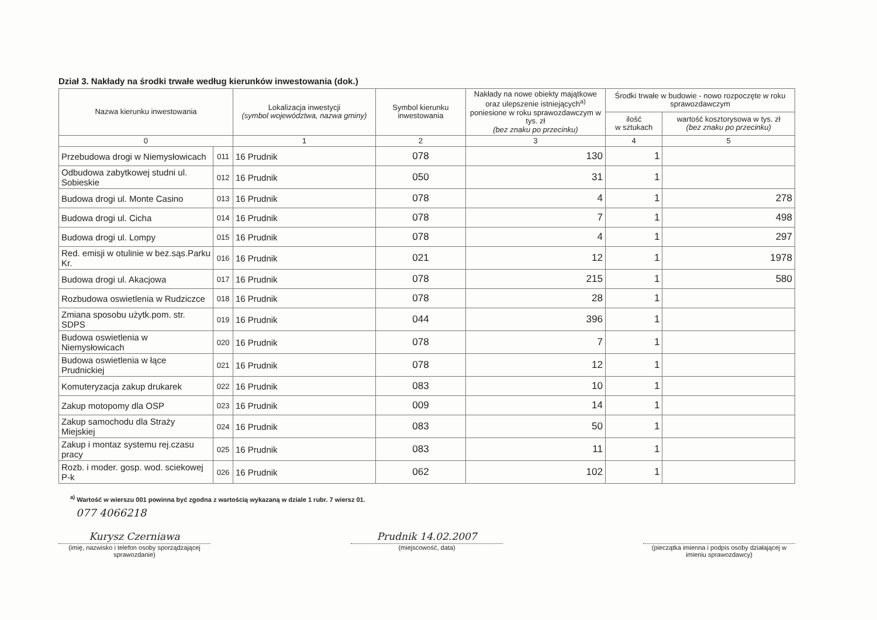Dział 3. Nakłady na środki trwałe według kierunków inwestowania (dok.)
| Nazwa kierunku inwestowania | | Lokalizacja inwestycji (symbol województwa, nazwa gminy) | Symbol kierunku inwestowania | Nakłady na nowe obiekty majątkowe oraz ulepszenie istniejących<sup>a)</sup> poniesione w roku sprawozdawczym w tys. zł (bez znaku po przecinku) | Środki trwałe w budowie - nowo rozpoczęte w roku sprawozdawczym | |
| --- | --- | --- | --- | --- | --- | --- |
| | | | | | ilość w sztukach | wartość kosztorysowa w tys. zł (bez znaku po przecinku) |
| 0 | | 1 | 2 | 3 | 4 | 5 |
| Przebudowa drogi w Niemysłowicach | 011 | 16 Prudnik | 078 | 130 | 1 | |
| Odbudowa zabytkowej studni ul. Sobieskie | 012 | 16 Prudnik | 050 | 31 | 1 | |
| Budowa drogi ul. Monte Casino | 013 | 16 Prudnik | 078 | 4 | 1 | 278 |
| Budowa drogi ul. Cicha | 014 | 16 Prudnik | 078 | 7 | 1 | 498 |
| Budowa drogi ul. Lompy | 015 | 16 Prudnik | 078 | 4 | 1 | 297 |
| Red. emisji w otulinie w bez.sąs.Parku Kr. | 016 | 16 Prudnik | 021 | 12 | 1 | 1978 |
| Budowa drogi ul. Akacjowa | 017 | 16 Prudnik | 078 | 215 | 1 | 580 |
| Rozbudowa oswietlenia w Rudziczce | 018 | 16 Prudnik | 078 | 28 | 1 | |
| Zmiana sposobu użytk.pom. str. SDPS | 019 | 16 Prudnik | 044 | 396 | 1 | |
| Budowa oswietlenia w Niemysłowicach | 020 | 16 Prudnik | 078 | 7 | 1 | |
| Budowa oswietlenia w łące Prudnickiej | 021 | 16 Prudnik | 078 | 12 | 1 | |
| Komuteryzacja zakup drukarek | 022 | 16 Prudnik | 083 | 10 | 1 | |
| Zakup motopomy dla OSP | 023 | 16 Prudnik | 009 | 14 | 1 | |
| Zakup samochodu dla Straży Miejskiej | 024 | 16 Prudnik | 083 | 50 | 1 | |
| Zakup i montaz systemu rej.czasu pracy | 025 | 16 Prudnik | 083 | 11 | 1 | |
| Rozb. i moder. gosp. wod. sciekowej P-k | 026 | 16 Prudnik | 062 | 102 | 1 | |
<sup>a)</sup> Wartość w wierszu 001 powinna być zgodna z wartością wykazaną w dziale 1 rubr. 7 wiersz 01.
077 4066218
Kurysz Czerniawa
(imię, nazwisko i telefon osoby sporządzającej sprawozdanie)
Prudnik 14.02.2007
(miejscowość, data)
(pieczątka imienna i podpis osoby działającej w imieniu sprawozdawcy)